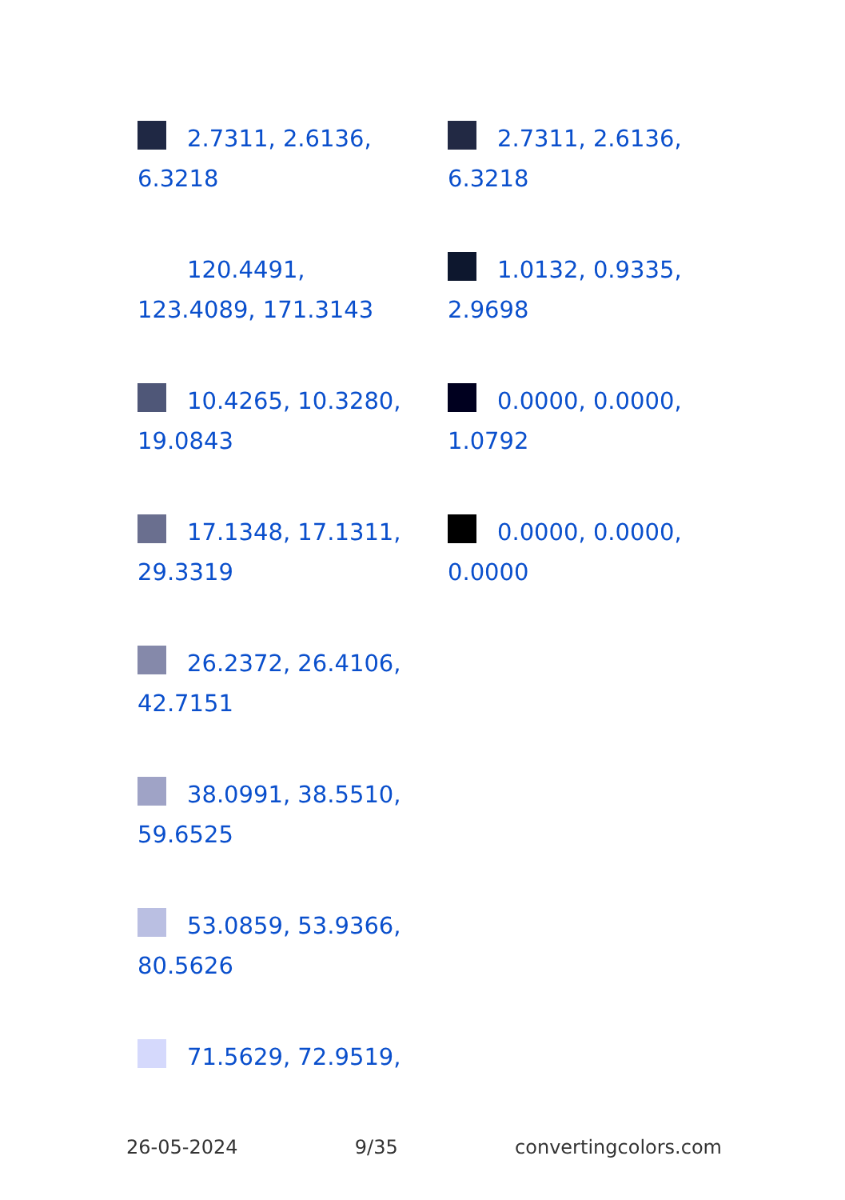2.7311, 2.6136, 6.3218
2.7311, 2.6136, 6.3218
120.4491, 123.4089, 171.3143
1.0132, 0.9335, 2.9698
10.4265, 10.3280, 19.0843
0.0000, 0.0000, 1.0792
17.1348, 17.1311, 29.3319
0.0000, 0.0000, 0.0000
26.2372, 26.4106, 42.7151
38.0991, 38.5510, 59.6525
53.0859, 53.9366, 80.5626
71.5629, 72.9519,
26-05-2024 9/35 convertingcolors.com